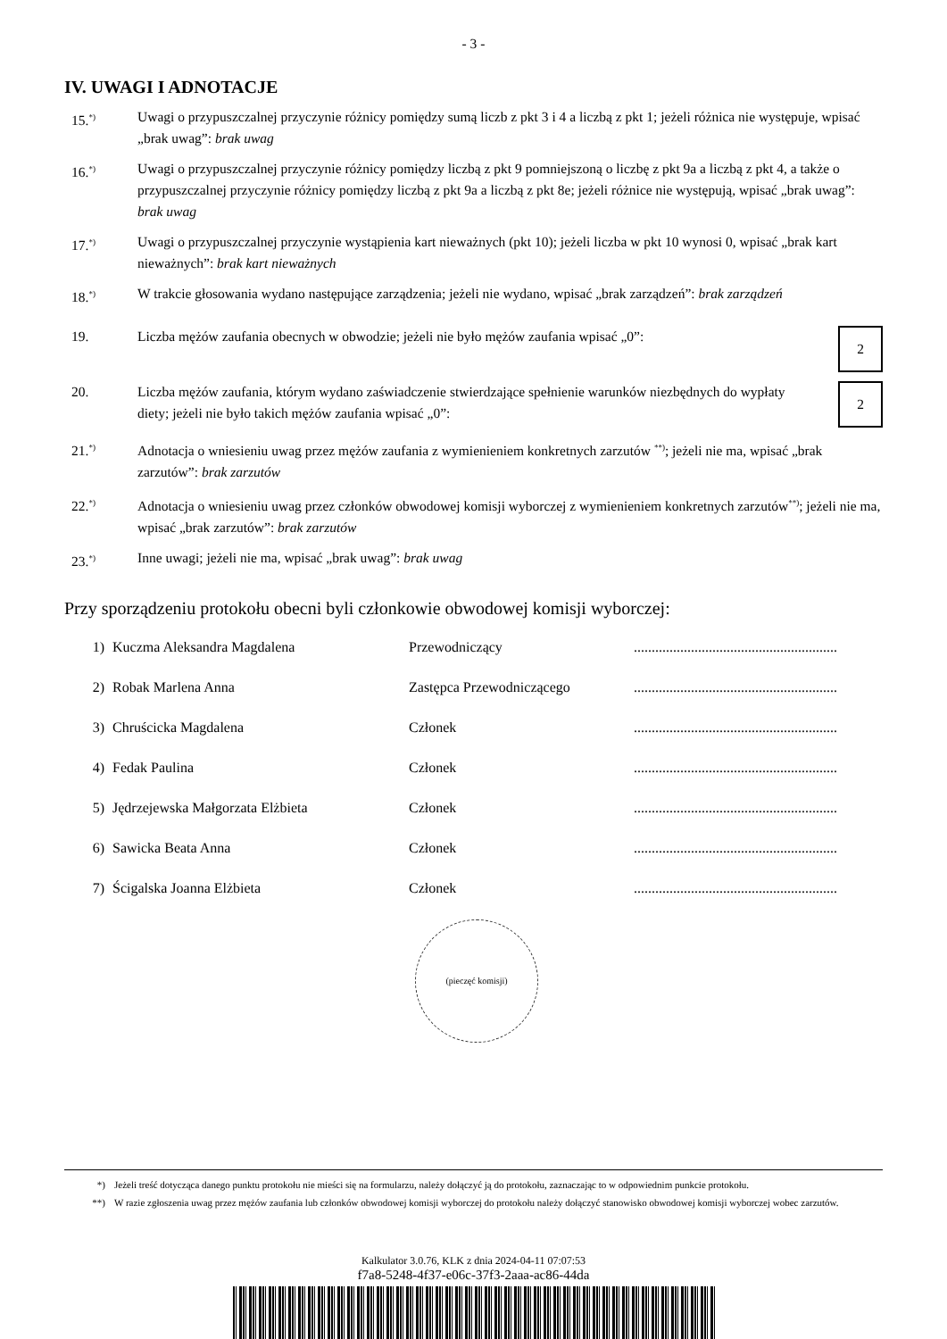- 3 -
IV. UWAGI I ADNOTACJE
15.<sup>*)</sup>
Uwagi o przypuszczalnej przyczynie różnicy pomiędzy sumą liczb z pkt 3 i 4 a liczbą z pkt 1; jeżeli różnica nie występuje, wpisać „brak uwag”: brak uwag
16.<sup>*)</sup>
Uwagi o przypuszczalnej przyczynie różnicy pomiędzy liczbą z pkt 9 pomniejszoną o liczbę z pkt 9a a liczbą z pkt 4, a także o przypuszczalnej przyczynie różnicy pomiędzy liczbą z pkt 9a a liczbą z pkt 8e; jeżeli różnice nie występują, wpisać „brak uwag”: brak uwag
17.<sup>*)</sup>
Uwagi o przypuszczalnej przyczynie wystąpienia kart nieważnych (pkt 10); jeżeli liczba w pkt 10 wynosi 0, wpisać „brak kart nieważnych”: brak kart nieważnych
18.<sup>*)</sup>
W trakcie głosowania wydano następujące zarządzenia; jeżeli nie wydano, wpisać „brak zarządzeń”: brak zarządzeń
19. Liczba mężów zaufania obecnych w obwodzie; jeżeli nie było mężów zaufania wpisać „0”:
2
20. Liczba mężów zaufania, którym wydano zaświadczenie stwierdzające spełnienie warunków niezbędnych do wypłaty diety; jeżeli nie było takich mężów zaufania wpisać „0”:
2
21.<sup>*)</sup>
Adnotacja o wniesieniu uwag przez mężów zaufania z wymienieniem konkretnych zarzutów <sup>**)</sup>; jeżeli nie ma, wpisać „brak zarzutów”: brak zarzutów
22.<sup>*)</sup>
Adnotacja o wniesieniu uwag przez członków obwodowej komisji wyborczej z wymienieniem konkretnych zarzutów<sup>**)</sup>; jeżeli nie ma, wpisać „brak zarzutów”: brak zarzutów
23.<sup>*)</sup>
Inne uwagi; jeżeli nie ma, wpisać „brak uwag”: brak uwag
Przy sporządzeniu protokołu obecni byli członkowie obwodowej komisji wyborczej:
| 1) | Kuczma Aleksandra Magdalena | Przewodniczący | ......................................................... |
| 2) | Robak Marlena Anna | Zastępca Przewodniczącego | ......................................................... |
| 3) | Chruścicka Magdalena | Członek | ......................................................... |
| 4) | Fedak Paulina | Członek | ......................................................... |
| 5) | Jędrzejewska Małgorzata Elżbieta | Członek | ......................................................... |
| 6) | Sawicka Beata Anna | Członek | ......................................................... |
| 7) | Ścigalska Joanna Elżbieta | Członek | ......................................................... |
(pieczęć komisji)
*) Jeżeli treść dotycząca danego punktu protokołu nie mieści się na formularzu, należy dołączyć ją do protokołu, zaznaczając to w odpowiednim punkcie protokołu.
**) W razie zgłoszenia uwag przez mężów zaufania lub członków obwodowej komisji wyborczej do protokołu należy dołączyć stanowisko obwodowej komisji wyborczej wobec zarzutów.
Kalkulator 3.0.76, KLK z dnia 2024-04-11 07:07:53
f7a8-5248-4f37-e06c-37f3-2aaa-ac86-44da